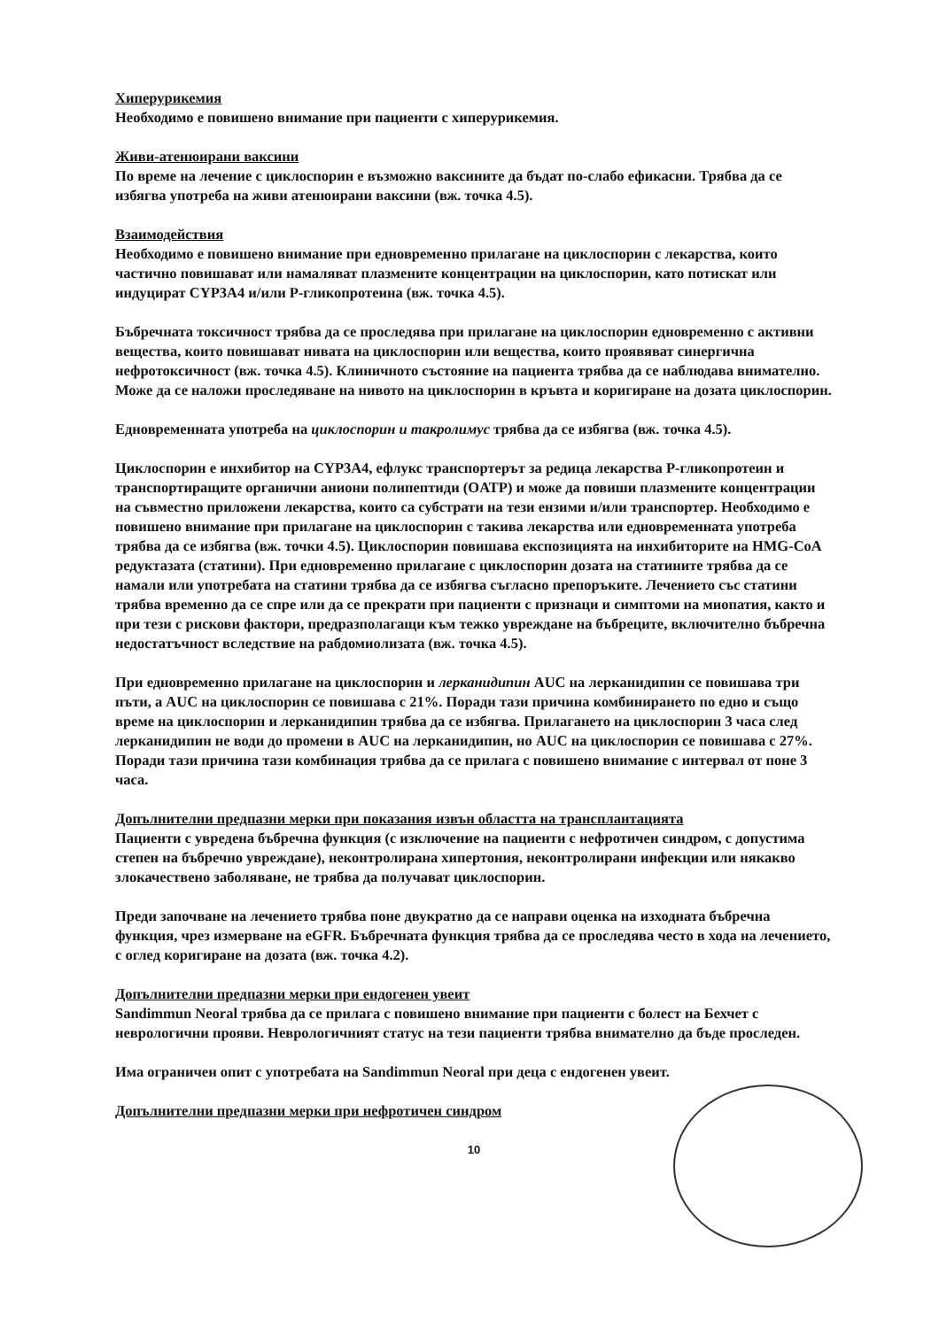Хиперурикемия
Необходимо е повишено внимание при пациенти с хиперурикемия.
Живи-атенюирани ваксини
По време на лечение с циклоспорин е възможно ваксините да бъдат по-слабо ефикасни. Трябва да се избягва употреба на живи атенюирани ваксини (вж. точка 4.5).
Взаимодействия
Необходимо е повишено внимание при едновременно прилагане на циклоспорин с лекарства, които частично повишават или намаляват плазмените концентрации на циклоспорин, като потискат или индуцират CYP3A4 и/или P-гликопротеина (вж. точка 4.5).
Бъбречната токсичност трябва да се проследява при прилагане на циклоспорин едновременно с активни вещества, които повишават нивата на циклоспорин или вещества, които проявяват синергична нефротоксичност (вж. точка 4.5). Клиничното състояние на пациента трябва да се наблюдава внимателно. Може да се наложи проследяване на нивото на циклоспорин в кръвта и коригиране на дозата циклоспорин.
Едновременната употреба на циклоспорин и такролимус трябва да се избягва (вж. точка 4.5).
Циклоспорин е инхибитор на CYP3A4, ефлукс транспортерът за редица лекарства P-гликопротеин и транспортиращите органични аниони полипептиди (OATP) и може да повиши плазмените концентрации на съвместно приложени лекарства, които са субстрати на тези ензими и/или транспортер. Необходимо е повишено внимание при прилагане на циклоспорин с такива лекарства или едновременната употреба трябва да се избягва (вж. точки 4.5). Циклоспорин повишава експозицията на инхибиторите на HMG-CoA редуктазата (статини). При едновременно прилагане с циклоспорин дозата на статините трябва да се намали или употребата на статини трябва да се избягва съгласно препоръките. Лечението със статини трябва временно да се спре или да се прекрати при пациенти с признаци и симптоми на миопатия, както и при тези с рискови фактори, предразполагащи към тежко увреждане на бъбреците, включително бъбречна недостатъчност вследствие на рабдомиолизата (вж. точка 4.5).
При едновременно прилагане на циклоспорин и лерканидипин AUC на лерканидипин се повишава три пъти, а AUC на циклоспорин се повишава с 21%. Поради тази причина комбинирането по едно и също време на циклоспорин и лерканидипин трябва да се избягва. Прилагането на циклоспорин 3 часа след лерканидипин не води до промени в AUC на лерканидипин, но AUC на циклоспорин се повишава с 27%. Поради тази причина тази комбинация трябва да се прилага с повишено внимание с интервал от поне 3 часа.
Допълнителни предпазни мерки при показания извън областта на трансплантацията
Пациенти с увредена бъбречна функция (с изключение на пациенти с нефротичен синдром, с допустима степен на бъбречно увреждане), неконтролирана хипертония, неконтролирани инфекции или някакво злокачествено заболяване, не трябва да получават циклоспорин.
Преди започване на лечението трябва поне двукратно да се направи оценка на изходната бъбречна функция, чрез измерване на eGFR. Бъбречната функция трябва да се проследява често в хода на лечението, с оглед коригиране на дозата (вж. точка 4.2).
Допълнителни предпазни мерки при ендогенен увеит
Sandimmun Neoral трябва да се прилага с повишено внимание при пациенти с болест на Бехчет с неврологични прояви. Неврологичният статус на тези пациенти трябва внимателно да бъде проследен.
Има ограничен опит с употребата на Sandimmun Neoral при деца с ендогенен увеит.
Допълнителни предпазни мерки при нефротичен синдром
10